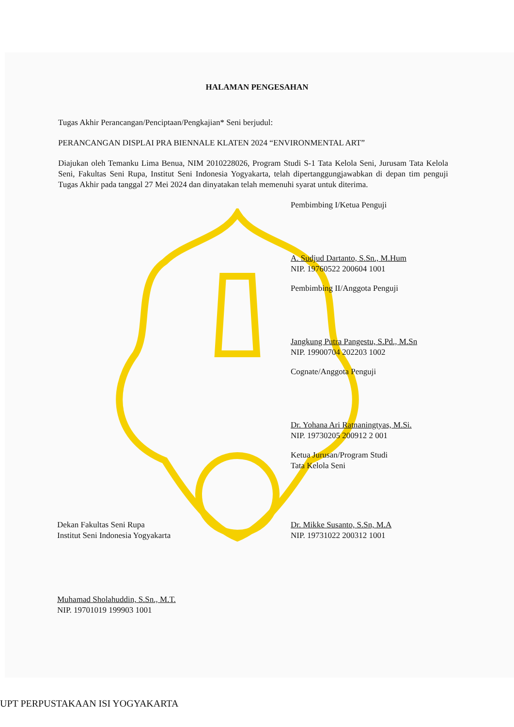HALAMAN PENGESAHAN
Tugas Akhir Perancangan/Penciptaan/Pengkajian* Seni berjudul:
PERANCANGAN DISPLAI PRA BIENNALE KLATEN 2024 “ENVIRONMENTAL ART”
Diajukan oleh Temanku Lima Benua, NIM 2010228026, Program Studi S-1 Tata Kelola Seni, Jurusam Tata Kelola Seni, Fakultas Seni Rupa, Institut Seni Indonesia Yogyakarta, telah dipertanggungjawabkan di depan tim penguji Tugas Akhir pada tanggal 27 Mei 2024 dan dinyatakan telah memenuhi syarat untuk diterima.
Pembimbing I/Ketua Penguji
A. Sudjud Dartanto, S.Sn., M.Hum
NIP. 19760522 200604 1001
Pembimbing II/Anggota Penguji
Jangkung Putra Pangestu, S.Pd., M.Sn
NIP. 19900704 202203 1002
Cognate/Anggota Penguji
Dr. Yohana Ari Ratnaningtyas, M.Si.
NIP. 19730205 200912 2 001
Ketua Jurusan/Program Studi
Tata Kelola Seni
Dr. Mikke Susanto, S.Sn, M.A
NIP. 19731022 200312 1001
Dekan Fakultas Seni Rupa
Institut Seni Indonesia Yogyakarta
Muhamad Sholahuddin, S.Sn., M.T.
NIP. 19701019 199903 1001
UPT PERPUSTAKAAN ISI YOGYAKARTA